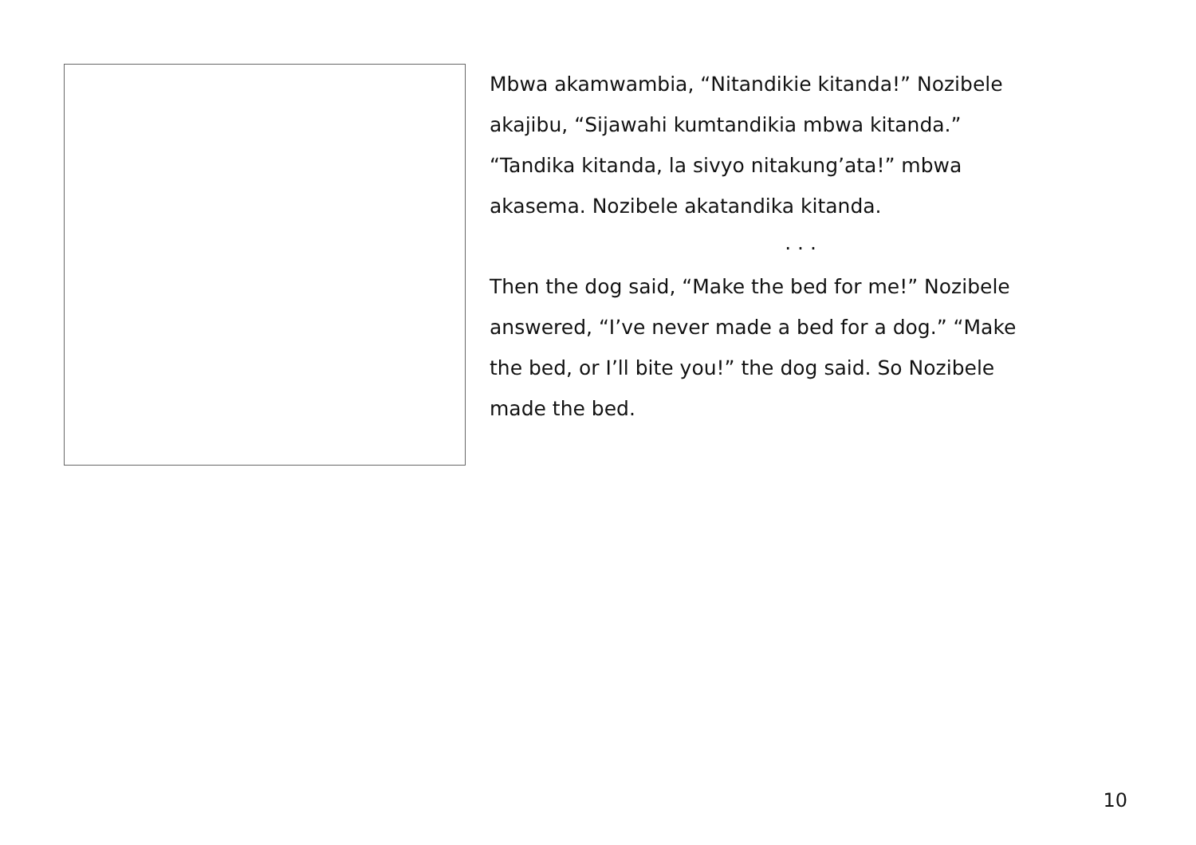Mbwa akamwambia, “Nitandikie kitanda!” Nozibele
akajibu, “Sijawahi kumtandikia mbwa kitanda.”
“Tandika kitanda, la sivyo nitakung’ata!” mbwa
akasema. Nozibele akatandika kitanda.
. . .
Then the dog said, “Make the bed for me!” Nozibele
answered, “I’ve never made a bed for a dog.” “Make
the bed, or I’ll bite you!” the dog said. So Nozibele
made the bed.
10